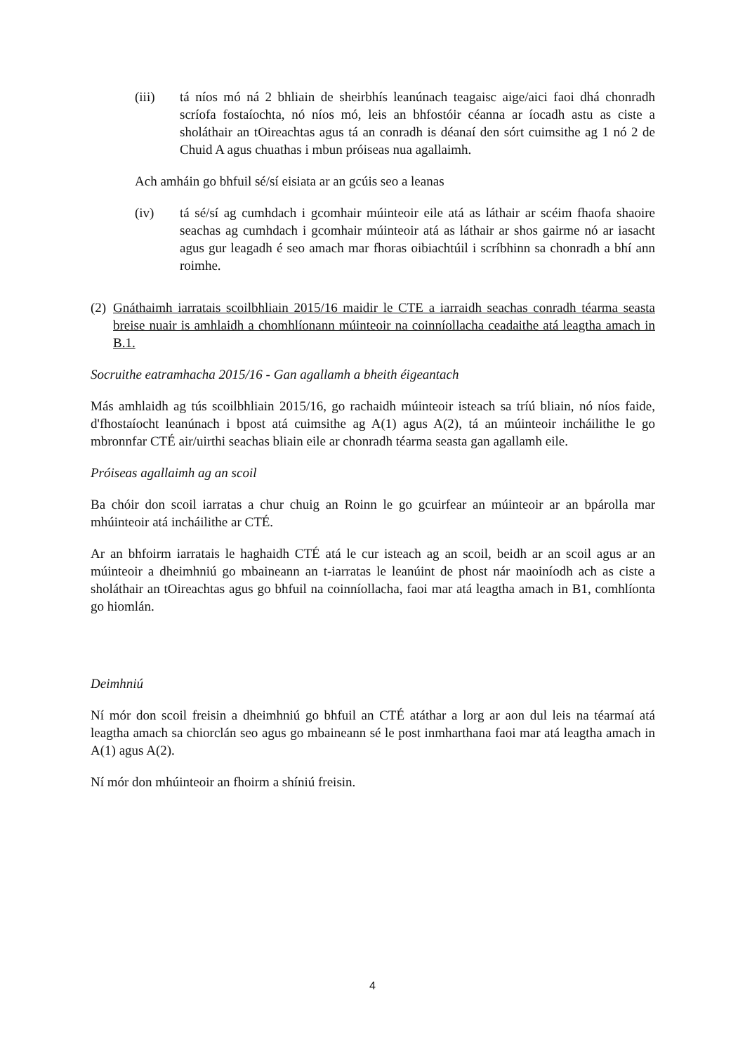(iii) tá níos mó ná 2 bhliain de sheirbhís leanúnach teagaisc aige/aici faoi dhá chonradh scríofa fostaíochta, nó níos mó, leis an bhfostóir céanna ar íocadh astu as ciste a sholáthair an tOireachtas agus tá an conradh is déanaí den sórt cuimsithe ag 1 nó 2 de Chuid A agus chuathas i mbun próiseas nua agallaimh.
Ach amháin go bhfuil sé/sí eisiata ar an gcúis seo a leanas
(iv) tá sé/sí ag cumhdach i gcomhair múinteoir eile atá as láthair ar scéim fhaofa shaoire seachas ag cumhdach i gcomhair múinteoir atá as láthair ar shos gairme nó ar iasacht agus gur leagadh é seo amach mar fhoras oibiachtúil i scríbhinn sa chonradh a bhí ann roimhe.
(2) Gnáthaimh iarratais scoilbhliain 2015/16 maidir le CTE a iarraidh seachas conradh téarma seasta breise nuair is amhlaidh a chomhlíonann múinteoir na coinníollacha ceadaithe atá leagtha amach in B.1.
Socruithe eatramhacha 2015/16 - Gan agallamh a bheith éigeantach
Más amhlaidh ag tús scoilbhliain 2015/16, go rachaidh múinteoir isteach sa tríú bliain, nó níos faide, d'fhostaíocht leanúnach i bpost atá cuimsithe ag A(1) agus A(2), tá an múinteoir incháilithe le go mbronnfar CTÉ air/uirthi seachas bliain eile ar chonradh téarma seasta gan agallamh eile.
Próiseas agallaimh ag an scoil
Ba chóir don scoil iarratas a chur chuig an Roinn le go gcuirfear an múinteoir ar an bpárolla mar mhúinteoir atá incháilithe ar CTÉ.
Ar an bhfoirm iarratais le haghaidh CTÉ atá le cur isteach ag an scoil, beidh ar an scoil agus ar an múinteoir a dheimhniú go mbaineann an t-iarratas le leanúint de phost nár maoiníodh ach as ciste a sholáthair an tOireachtas agus go bhfuil na coinníollacha, faoi mar atá leagtha amach in B1, comhlíonta go hiomlán.
Deimhniú
Ní mór don scoil freisin a dheimhniú go bhfuil an CTÉ atáthar a lorg ar aon dul leis na téarmaí atá leagtha amach sa chiorclán seo agus go mbaineann sé le post inmharthana faoi mar atá leagtha amach in A(1) agus A(2).
Ní mór don mhúinteoir an fhoirm a shíniú freisin.
4